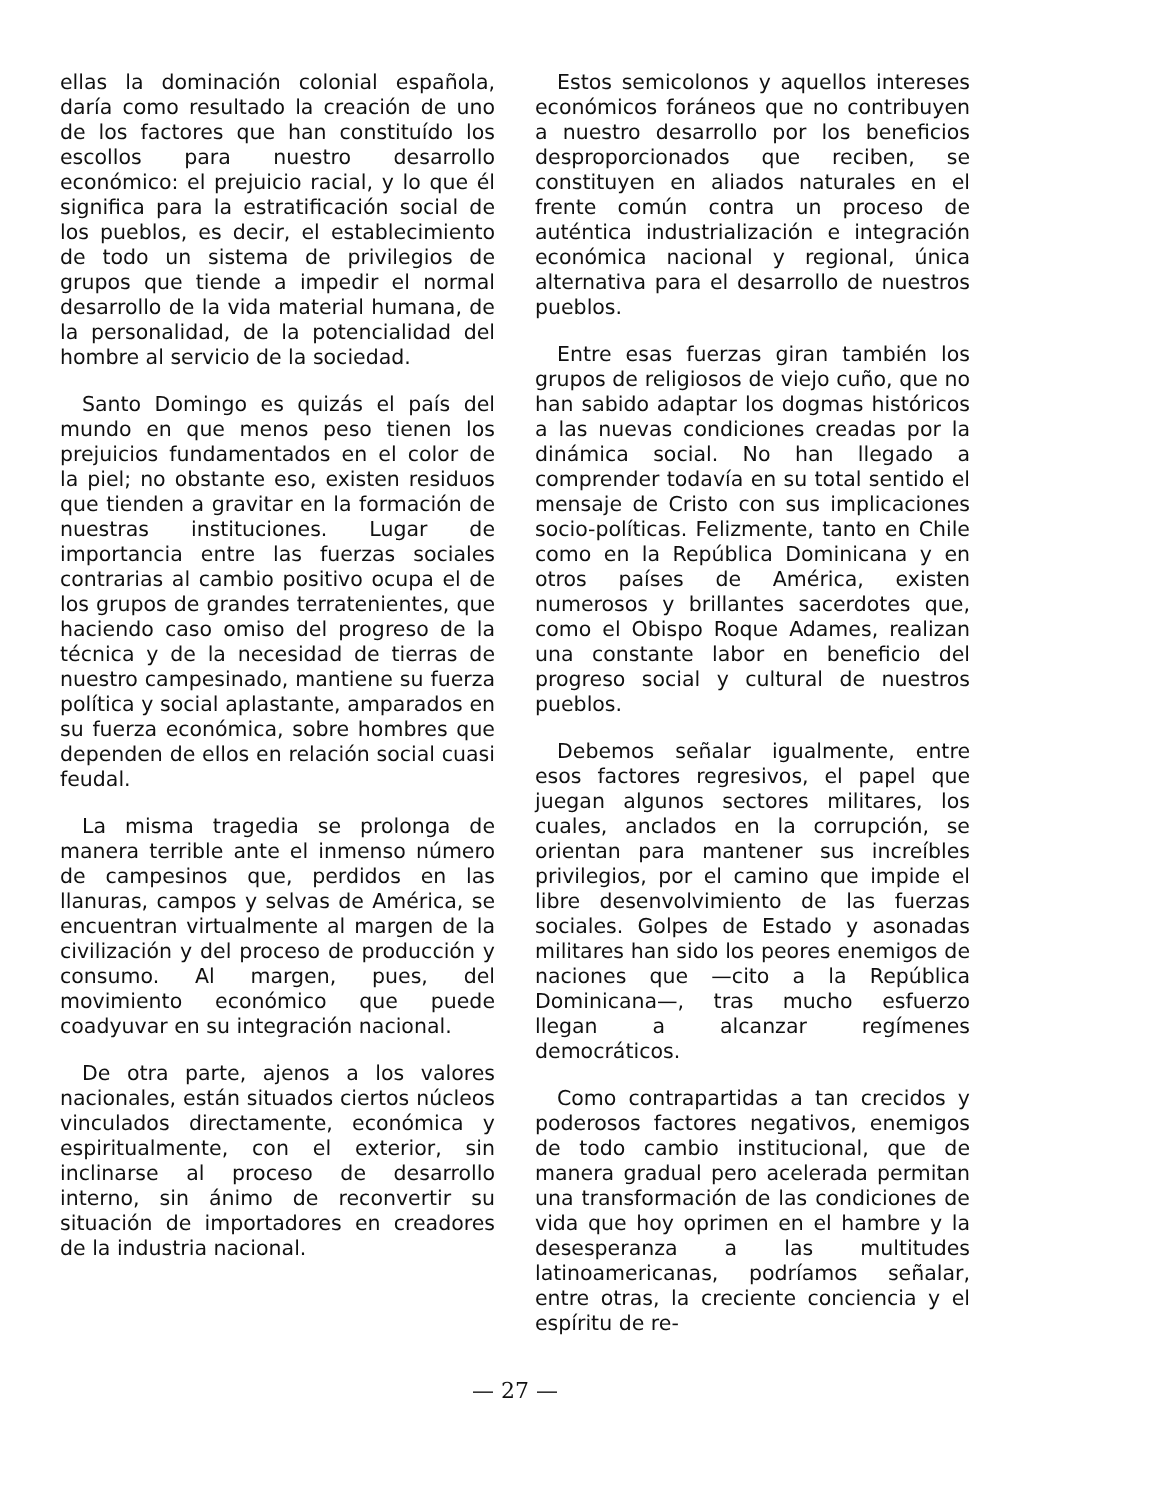ellas la dominación colonial española, daría como resultado la creación de uno de los factores que han constituído los escollos para nuestro desarrollo económico: el prejuicio racial, y lo que él significa para la estratificación social de los pueblos, es decir, el establecimiento de todo un sistema de privilegios de grupos que tiende a impedir el normal desarrollo de la vida material humana, de la personalidad, de la potencialidad del hombre al servicio de la sociedad.
Santo Domingo es quizás el país del mundo en que menos peso tienen los prejuicios fundamentados en el color de la piel; no obstante eso, existen residuos que tienden a gravitar en la formación de nuestras instituciones. Lugar de importancia entre las fuerzas sociales contrarias al cambio positivo ocupa el de los grupos de grandes terratenientes, que haciendo caso omiso del progreso de la técnica y de la necesidad de tierras de nuestro campesinado, mantiene su fuerza política y social aplastante, amparados en su fuerza económica, sobre hombres que dependen de ellos en relación social cuasi feudal.
La misma tragedia se prolonga de manera terrible ante el inmenso número de campesinos que, perdidos en las llanuras, campos y selvas de América, se encuentran virtualmente al margen de la civilización y del proceso de producción y consumo. Al margen, pues, del movimiento económico que puede coadyuvar en su integración nacional.
De otra parte, ajenos a los valores nacionales, están situados ciertos núcleos vinculados directamente, económica y espiritualmente, con el exterior, sin inclinarse al proceso de desarrollo interno, sin ánimo de reconvertir su situación de importadores en creadores de la industria nacional.
Estos semicolonos y aquellos intereses económicos foráneos que no contribuyen a nuestro desarrollo por los beneficios desproporcionados que reciben, se constituyen en aliados naturales en el frente común contra un proceso de auténtica industrialización e integración económica nacional y regional, única alternativa para el desarrollo de nuestros pueblos.
Entre esas fuerzas giran también los grupos de religiosos de viejo cuño, que no han sabido adaptar los dogmas históricos a las nuevas condiciones creadas por la dinámica social. No han llegado a comprender todavía en su total sentido el mensaje de Cristo con sus implicaciones socio-políticas. Felizmente, tanto en Chile como en la República Dominicana y en otros países de América, existen numerosos y brillantes sacerdotes que, como el Obispo Roque Adames, realizan una constante labor en beneficio del progreso social y cultural de nuestros pueblos.
Debemos señalar igualmente, entre esos factores regresivos, el papel que juegan algunos sectores militares, los cuales, anclados en la corrupción, se orientan para mantener sus increíbles privilegios, por el camino que impide el libre desenvolvimiento de las fuerzas sociales. Golpes de Estado y asonadas militares han sido los peores enemigos de naciones que —cito a la República Dominicana—, tras mucho esfuerzo llegan a alcanzar regímenes democráticos.
Como contrapartidas a tan crecidos y poderosos factores negativos, enemigos de todo cambio institucional, que de manera gradual pero acelerada permitan una transformación de las condiciones de vida que hoy oprimen en el hambre y la desesperanza a las multitudes latinoamericanas, podríamos señalar, entre otras, la creciente conciencia y el espíritu de re-
— 27 —